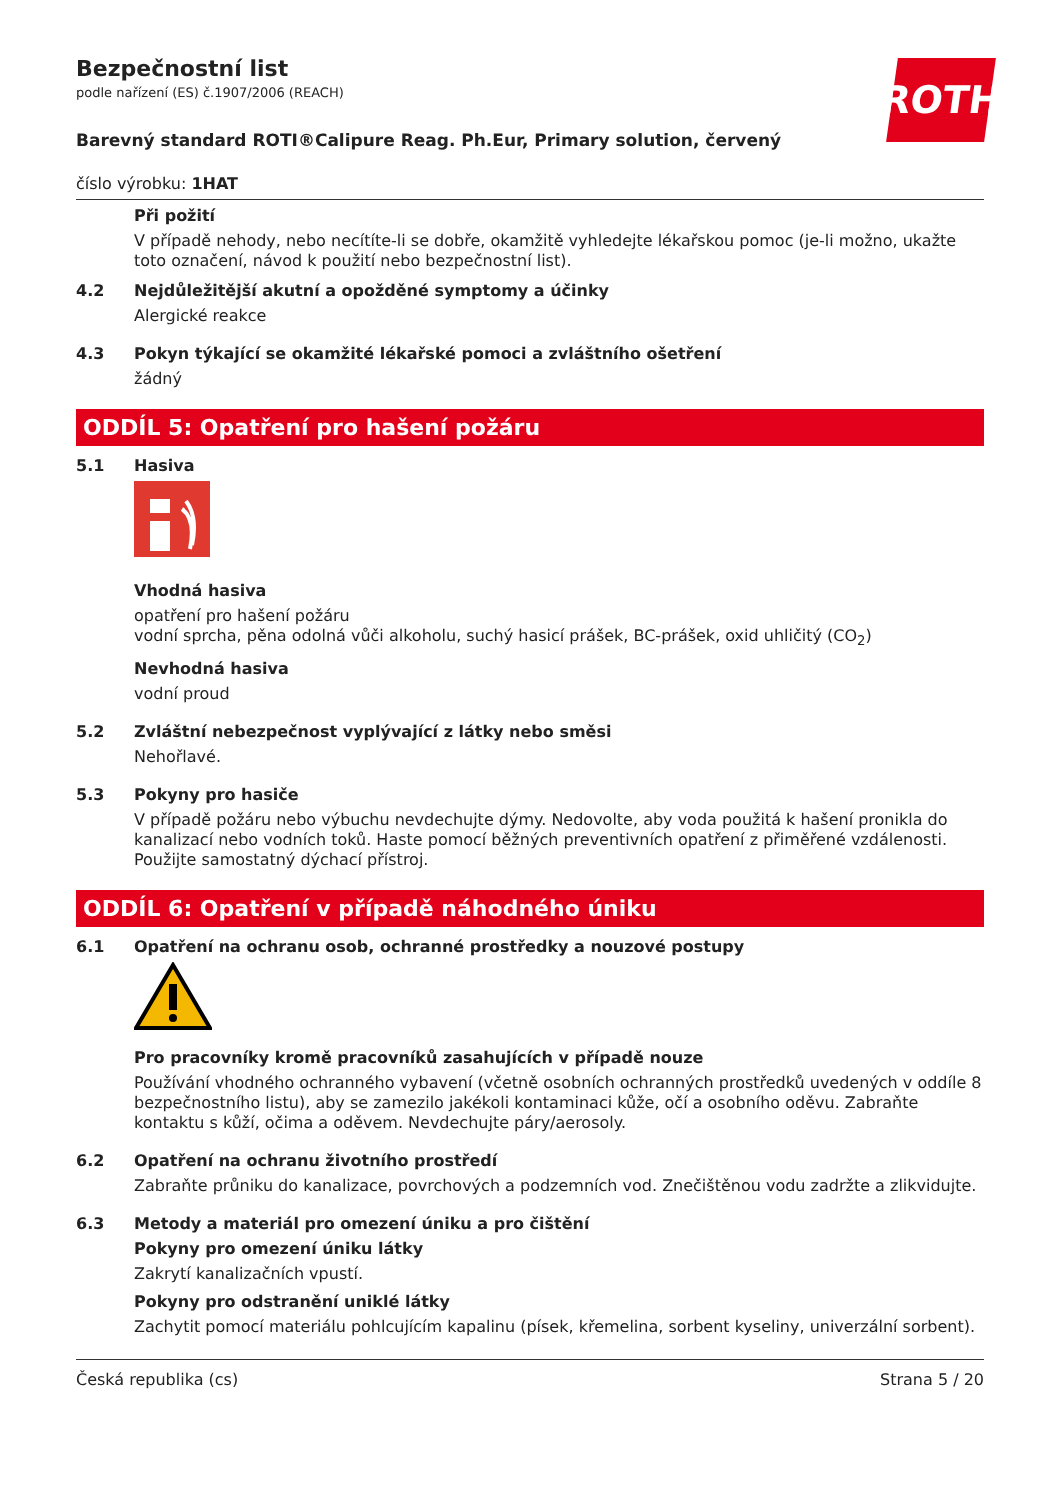ROTH
Bezpečnostní list
podle nařízení (ES) č.1907/2006 (REACH)
Barevný standard ROTI®Calipure Reag. Ph.Eur, Primary solution, červený
číslo výrobku: 1HAT
Při požití
V případě nehody, nebo necítíte-li se dobře, okamžitě vyhledejte lékařskou pomoc (je-li možno, ukažte toto označení, návod k použití nebo bezpečnostní list).
4.2 Nejdůležitější akutní a opožděné symptomy a účinky
Alergické reakce
4.3 Pokyn týkající se okamžité lékařské pomoci a zvláštního ošetření
žádný
ODDÍL 5: Opatření pro hašení požáru
5.1 Hasiva
Vhodná hasiva
opatření pro hašení požáru
vodní sprcha, pěna odolná vůči alkoholu, suchý hasicí prášek, BC-prášek, oxid uhličitý (CO<sub>2</sub>)
Nevhodná hasiva
vodní proud
5.2 Zvláštní nebezpečnost vyplývající z látky nebo směsi
Nehořlavé.
5.3 Pokyny pro hasiče
V případě požáru nebo výbuchu nevdechujte dýmy. Nedovolte, aby voda použitá k hašení pronikla do kanalizací nebo vodních toků. Haste pomocí běžných preventivních opatření z přiměřené vzdálenosti. Použijte samostatný dýchací přístroj.
ODDÍL 6: Opatření v případě náhodného úniku
6.1 Opatření na ochranu osob, ochranné prostředky a nouzové postupy
Pro pracovníky kromě pracovníků zasahujících v případě nouze
Používání vhodného ochranného vybavení (včetně osobních ochranných prostředků uvedených v oddíle 8 bezpečnostního listu), aby se zamezilo jakékoli kontaminaci kůže, očí a osobního oděvu. Zabraňte kontaktu s kůží, očima a oděvem. Nevdechujte páry/aerosoly.
6.2 Opatření na ochranu životního prostředí
Zabraňte průniku do kanalizace, povrchových a podzemních vod. Znečištěnou vodu zadržte a zlikvidujte.
6.3 Metody a materiál pro omezení úniku a pro čištění
Pokyny pro omezení úniku látky
Zakrytí kanalizačních vpustí.
Pokyny pro odstranění uniklé látky
Zachytit pomocí materiálu pohlcujícím kapalinu (písek, křemelina, sorbent kyseliny, univerzální sorbent).
Česká republika (cs) Strana 5 / 20